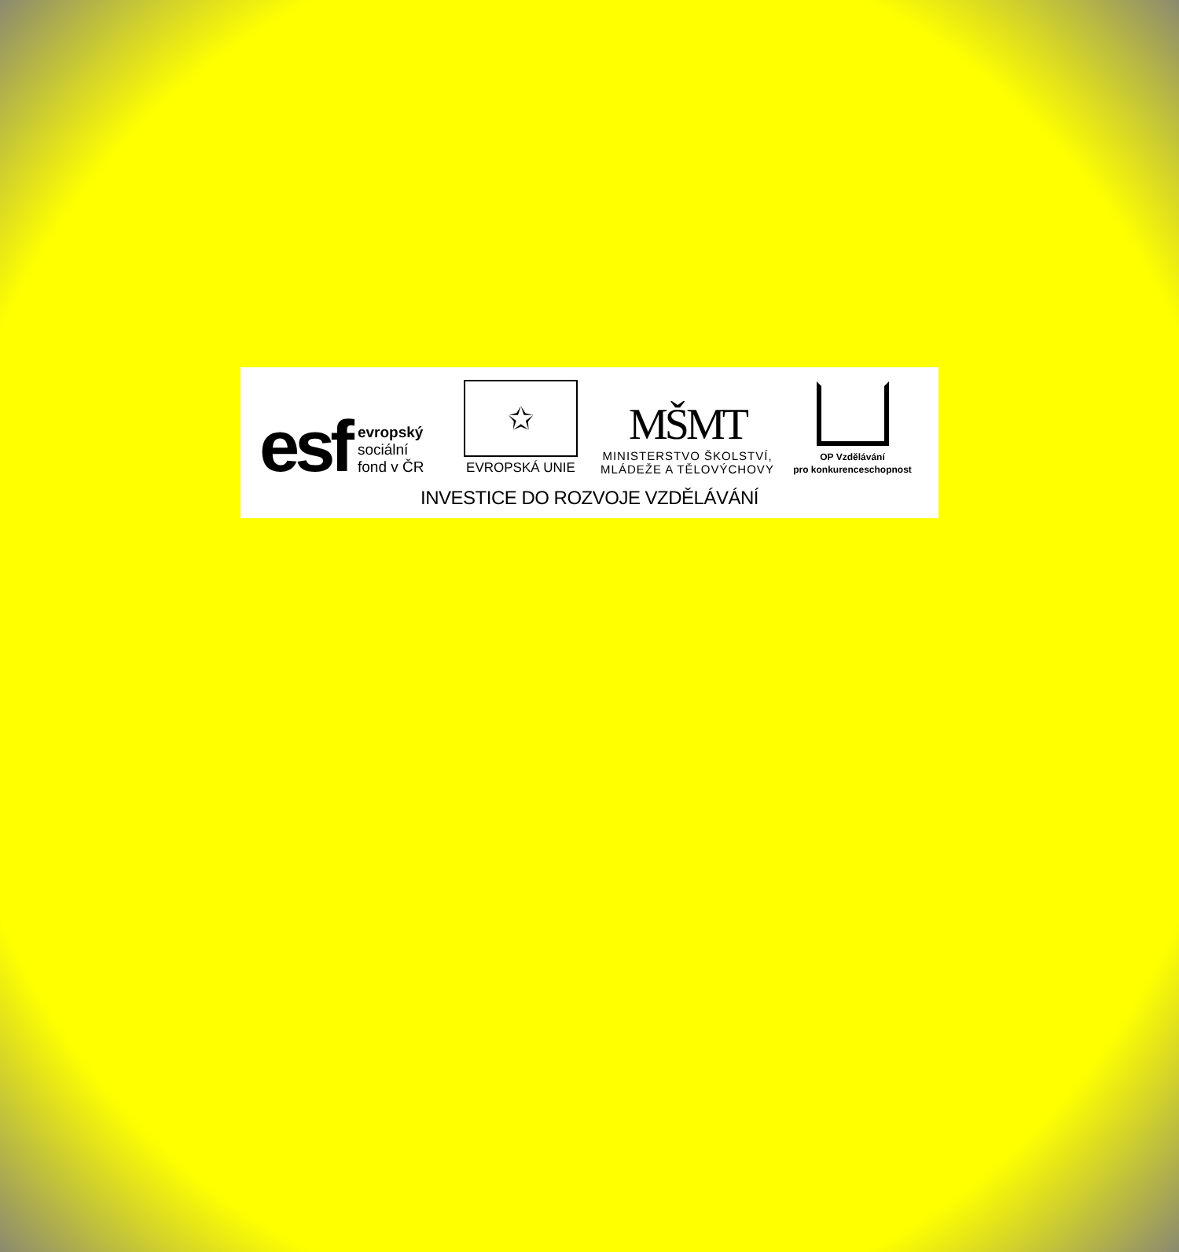esf
evropský
sociální
fond v ČR
✩
EVROPSKÁ UNIE
MŠMT
MINISTERSTVO ŠKOLSTVÍ,
MLÁDEŽE A TĚLOVÝCHOVY
OP Vzdělávání
pro konkurenceschopnost
INVESTICE DO ROZVOJE VZDĚLÁVÁNÍ